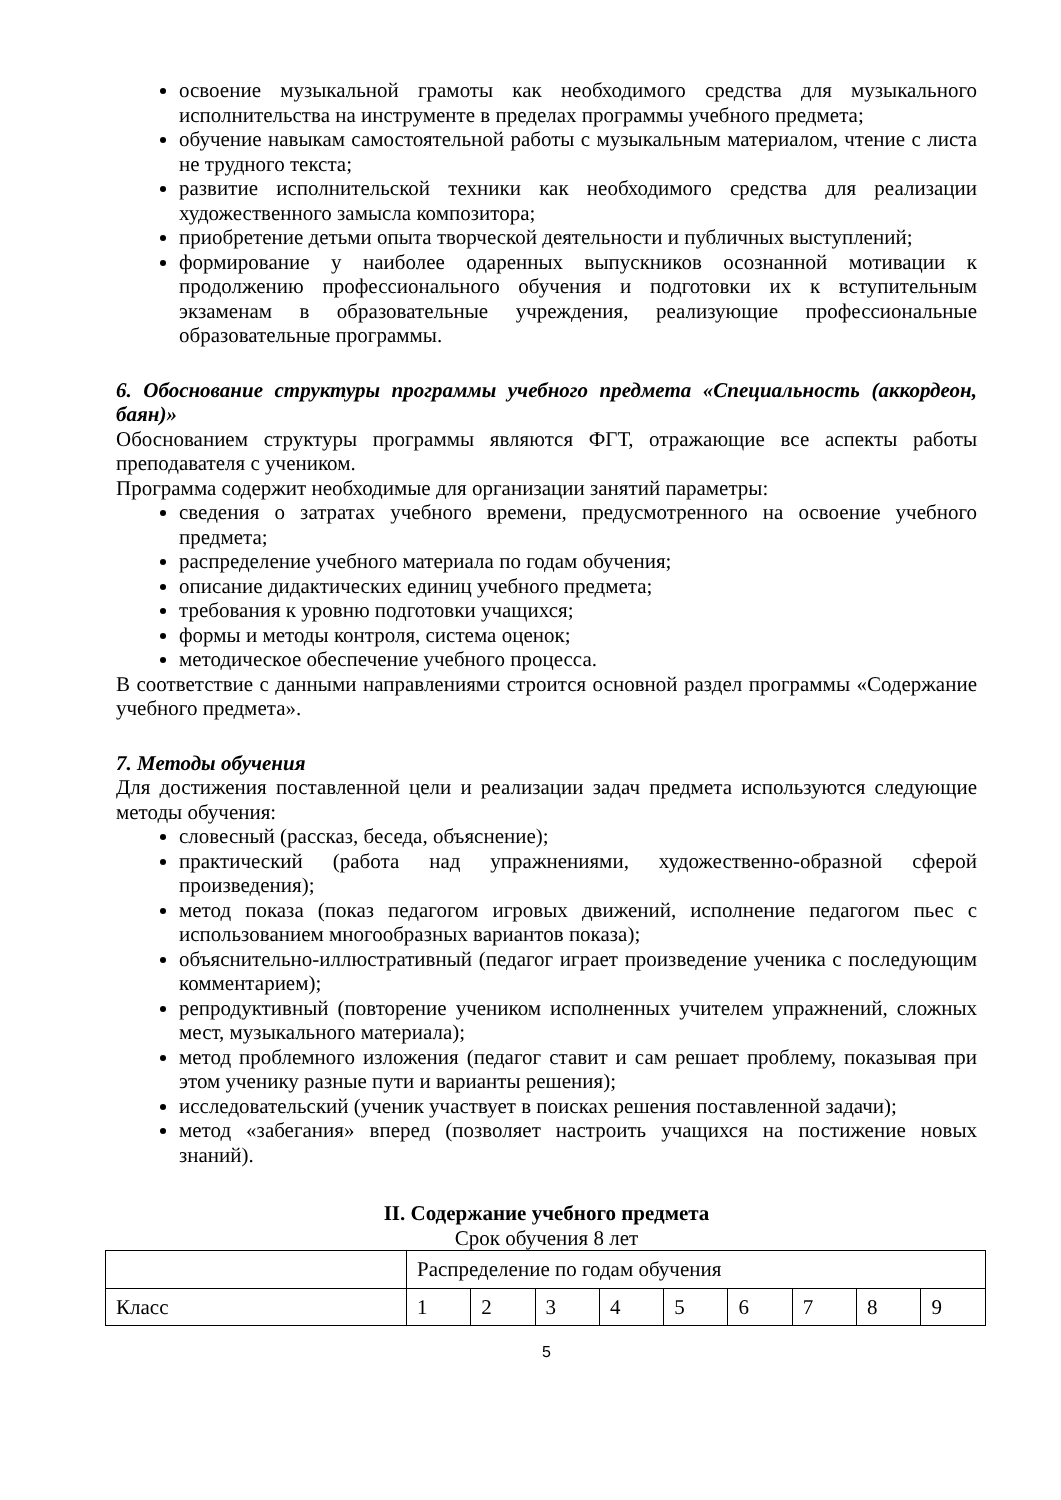освоение музыкальной грамоты как необходимого средства для музыкального исполнительства на инструменте в пределах программы учебного предмета;
обучение навыкам самостоятельной работы с музыкальным материалом, чтение с листа не трудного текста;
развитие исполнительской техники как необходимого средства для реализации художественного замысла композитора;
приобретение детьми опыта творческой деятельности и публичных выступлений;
формирование у наиболее одаренных выпускников осознанной мотивации к продолжению профессионального обучения и подготовки их к вступительным экзаменам в образовательные учреждения, реализующие профессиональные образовательные программы.
6. Обоснование структуры программы учебного предмета «Специальность (аккордеон, баян)»
Обоснованием структуры программы являются ФГТ, отражающие все аспекты работы преподавателя с учеником.
Программа содержит необходимые для организации занятий параметры:
сведения о затратах учебного времени, предусмотренного на освоение учебного предмета;
распределение учебного материала по годам обучения;
описание дидактических единиц учебного предмета;
требования к уровню подготовки учащихся;
формы и методы контроля, система оценок;
методическое обеспечение учебного процесса.
В соответствие с данными направлениями строится основной раздел программы «Содержание учебного предмета».
7. Методы обучения
Для достижения поставленной цели и реализации задач предмета используются следующие методы обучения:
словесный (рассказ, беседа, объяснение);
практический (работа над упражнениями, художественно-образной сферой произведения);
метод показа (показ педагогом игровых движений, исполнение педагогом пьес с использованием многообразных вариантов показа);
объяснительно-иллюстративный (педагог играет произведение ученика с последующим комментарием);
репродуктивный (повторение учеником исполненных учителем упражнений, сложных мест, музыкального материала);
метод проблемного изложения (педагог ставит и сам решает проблему, показывая при этом ученику разные пути и варианты решения);
исследовательский (ученик участвует в поисках решения поставленной задачи);
метод «забегания» вперед (позволяет настроить учащихся на постижение новых знаний).
II. Содержание учебного предмета
Срок обучения 8 лет
| | Распределение по годам обучения | | | | | | | | |
| Класс | 1 | 2 | 3 | 4 | 5 | 6 | 7 | 8 | 9 |
5